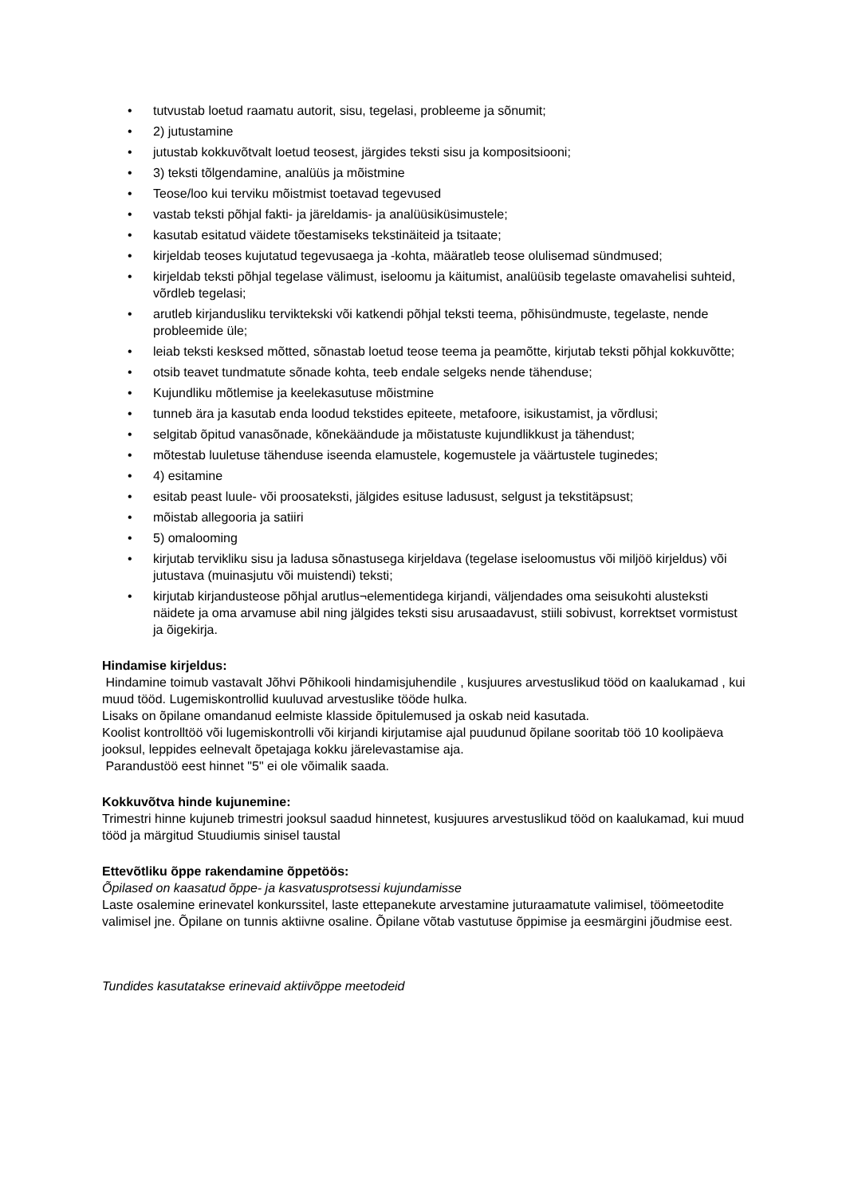• tutvustab loetud raamatu autorit, sisu, tegelasi, probleeme ja sõnumit;
• 2) jutustamine
• jutustab kokkuvõtvalt loetud teosest, järgides teksti sisu ja kompositsiooni;
• 3) teksti tõlgendamine, analüüs ja mõistmine
• Teose/loo kui terviku mõistmist toetavad tegevused
• vastab teksti põhjal fakti- ja järeldamis- ja analüüsiküsimustele;
• kasutab esitatud väidete tõestamiseks tekstinäiteid ja tsitaate;
• kirjeldab teoses kujutatud tegevusaega ja -kohta, määratleb teose olulisemad sündmused;
• kirjeldab teksti põhjal tegelase välimust, iseloomu ja käitumist, analüüsib tegelaste omavahelisi suhteid, võrdleb tegelasi;
• arutleb kirjandusliku terviktekski või katkendi põhjal teksti teema, põhisündmuste, tegelaste, nende probleemide üle;
• leiab teksti kesksed mõtted, sõnastab loetud teose teema ja peamõtte, kirjutab teksti põhjal kokkuvõtte;
• otsib teavet tundmatute sõnade kohta, teeb endale selgeks nende tähenduse;
• Kujundliku mõtlemise ja keelekasutuse mõistmine
• tunneb ära ja kasutab enda loodud tekstides epiteete, metafoore, isikustamist, ja võrdlusi;
• selgitab õpitud vanasõnade, kõnekäändude ja mõistatuste kujundlikkust ja tähendust;
• mõtestab luuletuse tähenduse iseenda elamustele, kogemustele ja väärtustele tuginedes;
• 4) esitamine
• esitab peast luule- või proosateksti, jälgides esituse ladusust, selgust ja tekstitäpsust;
• mõistab allegooria ja satiiri
• 5) omalooming
• kirjutab tervikliku sisu ja ladusa sõnastusega kirjeldava (tegelase iseloomustus või miljöö kirjeldus) või jutustava (muinasjutu või muistendi) teksti;
• kirjutab kirjandusteose põhjal arutlus¬elementidega kirjandi, väljendades oma seisukohti alusteksti näidete ja oma arvamuse abil ning jälgides teksti sisu arusaadavust, stiili sobivust, korrektset vormistust ja õigekirja.
Hindamise kirjeldus:
Hindamine toimub vastavalt Jõhvi Põhikooli hindamisjuhendile , kusjuures arvestuslikud tööd on kaalukamad , kui muud tööd. Lugemiskontrollid kuuluvad arvestuslike tööde hulka.
Lisaks on õpilane omandanud eelmiste klasside õpitulemused ja oskab neid kasutada.
Koolist kontrolltöö või lugemiskontrolli või kirjandi kirjutamise ajal puudunud õpilane sooritab töö 10 koolipäeva jooksul, leppides eelnevalt õpetajaga kokku järelevastamise aja.
Parandustöö eest hinnet "5" ei ole võimalik saada.
Kokkuvõtva hinde kujunemine:
Trimestri hinne kujuneb trimestri jooksul saadud hinnetest, kusjuures arvestuslikud tööd on kaalukamad, kui muud tööd ja märgitud Stuudiumis sinisel taustal
Ettevõtliku õppe rakendamine õppetöös:
Õpilased on kaasatud õppe- ja kasvatusprotsessi kujundamisse
Laste osalemine erinevatel konkurssitel, laste ettepanekute arvestamine juturaamatute valimisel, töömeetodite valimisel jne. Õpilane on tunnis aktiivne osaline. Õpilane võtab vastutuse õppimise ja eesmärgini jõudmise eest.
Tundides kasutatakse erinevaid aktiivõppe meetodeid